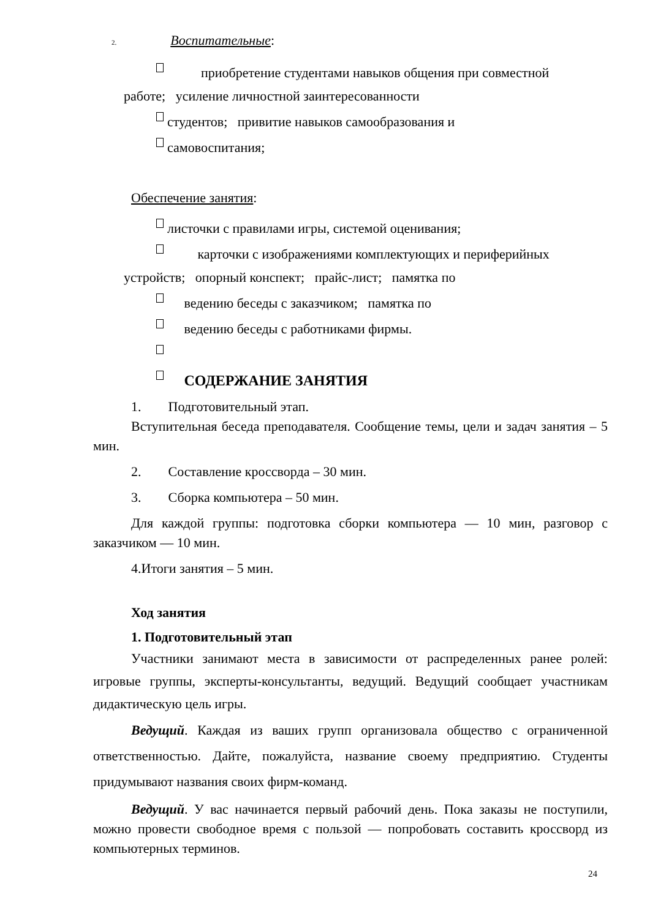2. Воспитательные:
приобретение студентами навыков общения при совместной
работе; усиление личностной заинтересованности
студентов; привитие навыков самообразования и
самовоспитания;
Обеспечение занятия:
листочки с правилами игры, системой оценивания;
карточки с изображениями комплектующих и периферийных
устройств; опорный конспект; прайс-лист; памятка по
ведению беседы с заказчиком; памятка по
ведению беседы с работниками фирмы.
СОДЕРЖАНИЕ ЗАНЯТИЯ
1. Подготовительный этап.
Вступительная беседа преподавателя. Сообщение темы, цели и задач занятия – 5 мин.
2. Составление кроссворда – 30 мин.
3. Сборка компьютера – 50 мин.
Для каждой группы: подготовка сборки компьютера — 10 мин, разговор с заказчиком — 10 мин.
4.Итоги занятия – 5 мин.
Ход занятия
1. Подготовительный этап
Участники занимают места в зависимости от распределенных ранее ролей: игровые группы, эксперты-консультанты, ведущий. Ведущий сообщает участникам дидактическую цель игры.
Ведущий. Каждая из ваших групп организовала общество с ограниченной ответственностью. Дайте, пожалуйста, название своему предприятию. Студенты придумывают названия своих фирм-команд.
Ведущий. У вас начинается первый рабочий день. Пока заказы не поступили, можно провести свободное время с пользой — попробовать составить кроссворд из компьютерных терминов.
24